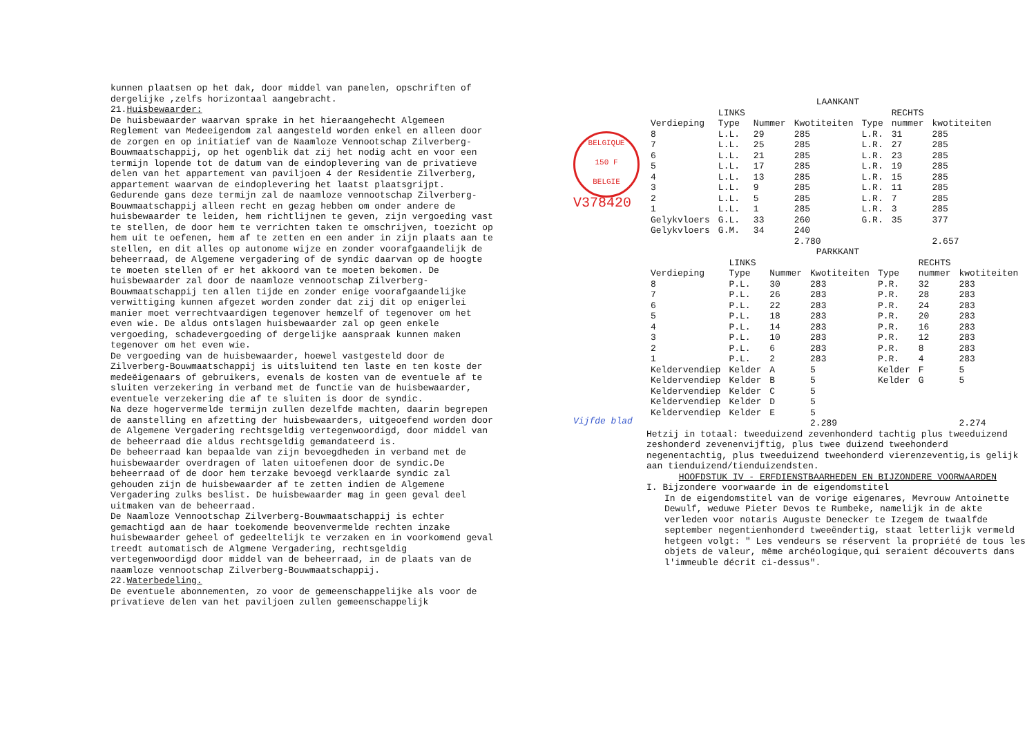kunnen plaatsen op het dak, door middel van panelen, opschriften of dergelijke ,zelfs horizontaal aangebracht.
21.Huisbewaarder:
De huisbewaarder waarvan sprake in het hieraangehecht Algemeen Reglement van Medeeigendom zal aangesteld worden enkel en alleen door de zorgen en op initiatief van de Naamloze Vennootschap Zilverberg-Bouwmaatschappij, op het ogenblik dat zij het nodig acht en voor een termijn lopende tot de datum van de eindoplevering van de privatieve delen van het appartement van paviljoen 4 der Residentie Zilverberg, appartement waarvan de eindoplevering het laatst plaatsgrijpt. Gedurende gans deze termijn zal de naamloze vennootschap Zilverberg-Bouwmaatschappij alleen recht en gezag hebben om onder andere de huisbewaarder te leiden, hem richtlijnen te geven, zijn vergoeding vast te stellen, de door hem te verrichten taken te omschrijven, toezicht op hem uit te oefenen, hem af te zetten en een ander in zijn plaats aan te stellen, en dit alles op autonome wijze en zonder voorafgaandelijk de beheerraad, de Algemene vergadering of de syndic daarvan op de hoogte te moeten stellen of er het akkoord van te moeten bekomen. De huisbewaarder zal door de naamloze vennootschap Zilverberg-Bouwmaatschappij ten allen tijde en zonder enige voorafgaandelijke verwittiging kunnen afgezet worden zonder dat zij dit op enigerlei manier moet verrechtvaardigen tegenover hemzelf of tegenover om het even wie. De aldus ontslagen huisbewaarder zal op geen enkele vergoeding, schadevergoeding of dergelijke aanspraak kunnen maken tegenover om het even wie.
De vergoeding van de huisbewaarder, hoewel vastgesteld door de Zilverberg-Bouwmaatschappij is uitsluitend ten laste en ten koste der medeëigenaars of gebruikers, evenals de kosten van de eventuele af te sluiten verzekering in verband met de functie van de huisbewaarder, eventuele verzekering die af te sluiten is door de syndic.
Na deze hogervermelde termijn zullen dezelfde machten, daarin begrepen de aanstelling en afzetting der huisbewaarders, uitgeoefend worden door de Algemene Vergadering rechtsgeldig vertegenwoordigd, door middel van de beheerraad die aldus rechtsgeldig gemandateerd is.
De beheerraad kan bepaalde van zijn bevoegdheden in verband met de huisbewaarder overdragen of laten uitoefenen door de syndic.De beheerraad of de door hem terzake bevoegd verklaarde syndic zal gehouden zijn de huisbewaarder af te zetten indien de Algemene Vergadering zulks beslist. De huisbewaarder mag in geen geval deel uitmaken van de beheerraad.
De Naamloze Vennootschap Zilverberg-Bouwmaatschappij is echter gemachtigd aan de haar toekomende beovenvermelde rechten inzake huisbewaarder geheel of gedeeltelijk te verzaken en in voorkomend geval treedt automatisch de Algmene Vergadering, rechtsgeldig vertegenwoordigd door middel van de beheerraad, in de plaats van de naamloze vennootschap Zilverberg-Bouwmaatschappij.
22.Waterbedeling.
De eventuele abonnementen, zo voor de gemeenschappelijke als voor de privatieve delen van het paviljoen zullen gemeenschappelijk
BELGIQUE
150 F
BELGIE
V378420
Vijfde blad
LAANKANT
| | LINKS | | | | RECHTS | |
| --- | --- | --- | --- | --- | --- | --- |
| Verdieping | Type | Nummer | Kwotiteiten | Type | nummer | kwotiteiten |
| 8 | L.L. | 29 | 285 | L.R. | 31 | 285 |
| 7 | L.L. | 25 | 285 | L.R. | 27 | 285 |
| 6 | L.L. | 21 | 285 | L.R. | 23 | 285 |
| 5 | L.L. | 17 | 285 | L.R. | 19 | 285 |
| 4 | L.L. | 13 | 285 | L.R. | 15 | 285 |
| 3 | L.L. | 9 | 285 | L.R. | 11 | 285 |
| 2 | L.L. | 5 | 285 | L.R. | 7 | 285 |
| 1 | L.L. | 1 | 285 | L.R. | 3 | 285 |
| Gelykvloers | G.L. | 33 | 260 | G.R. | 35 | 377 |
| Gelykvloers | G.M. | 34 | 240 | | | |
| | | | 2.780 | | | 2.657 |
PARKKANT
| | LINKS | | | | RECHTS | |
| --- | --- | --- | --- | --- | --- | --- |
| Verdieping | Type | Nummer | Kwotiteiten | Type | nummer | kwotiteiten |
| 8 | P.L. | 30 | 283 | P.R. | 32 | 283 |
| 7 | P.L. | 26 | 283 | P.R. | 28 | 283 |
| 6 | P.L. | 22 | 283 | P.R. | 24 | 283 |
| 5 | P.L. | 18 | 283 | P.R. | 20 | 283 |
| 4 | P.L. | 14 | 283 | P.R. | 16 | 283 |
| 3 | P.L. | 10 | 283 | P.R. | 12 | 283 |
| 2 | P.L. | 6 | 283 | P.R. | 8 | 283 |
| 1 | P.L. | 2 | 283 | P.R. | 4 | 283 |
| Keldervendiep | Kelder | A | 5 | Kelder | F | 5 |
| Keldervendiep | Kelder | B | 5 | Kelder | G | 5 |
| Keldervendiep | Kelder | C | 5 | | | |
| Keldervendiep | Kelder | D | 5 | | | |
| Keldervendiep | Kelder | E | 5 | | | |
| | | | 2.289 | | | 2.274 |
Hetzij in totaal: tweeduizend zevenhonderd tachtig plus tweeduizend zeshonderd zevenenvijftig, plus twee duizend tweehonderd negenentachtig, plus tweeduizend tweehonderd vierenzeventig,is gelijk aan tienduizend/tienduizendsten.
HOOFDSTUK IV - ERFDIENSTBAARHEDEN EN BIJZONDERE VOORWAARDEN
I. Bijzondere voorwaarde in de eigendomstitel
In de eigendomstitel van de vorige eigenares, Mevrouw Antoinette Dewulf, weduwe Pieter Devos te Rumbeke, namelijk in de akte verleden voor notaris Auguste Denecker te Izegem de twaalfde september negentienhonderd tweeëndertig, staat letterlijk vermeld hetgeen volgt: " Les vendeurs se réservent la propriété de tous les objets de valeur, même archéologique,qui seraient découverts dans l'immeuble décrit ci-dessus".